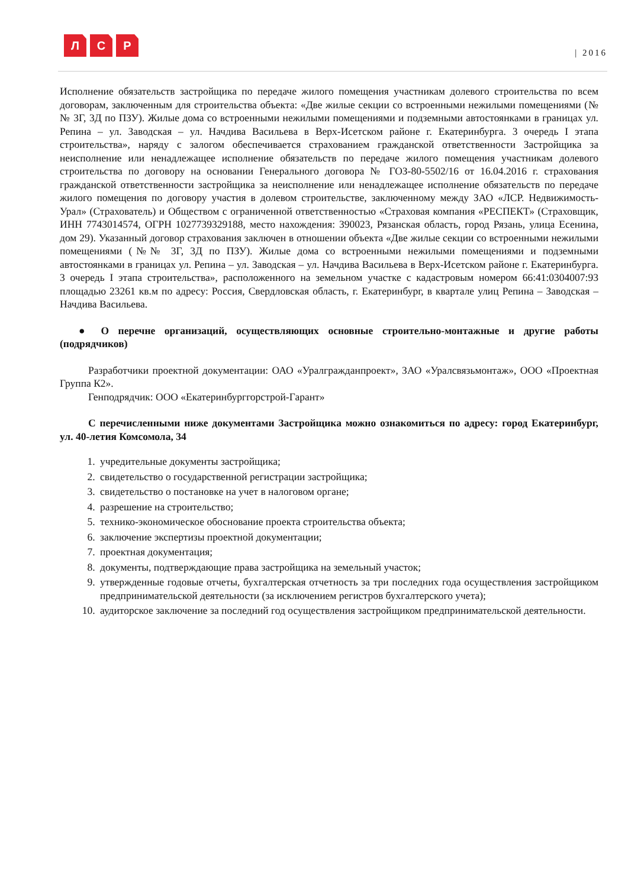Л С Р
| 2016
Исполнение обязательств застройщика по передаче жилого помещения участникам долевого строительства по всем договорам, заключенным для строительства объекта: «Две жилые секции со встроенными нежилыми помещениями (№№ 3Г, 3Д по ПЗУ). Жилые дома со встроенными нежилыми помещениями и подземными автостоянками в границах ул. Репина – ул. Заводская – ул. Начдива Васильева в Верх-Исетском районе г. Екатеринбурга. 3 очередь I этапа строительства», наряду с залогом обеспечивается страхованием гражданской ответственности Застройщика за неисполнение или ненадлежащее исполнение обязательств по передаче жилого помещения участникам долевого строительства по договору на основании Генерального договора № ГОЗ-80-5502/16 от 16.04.2016 г. страхования гражданской ответственности застройщика за неисполнение или ненадлежащее исполнение обязательств по передаче жилого помещения по договору участия в долевом строительстве, заключенному между ЗАО «ЛСР. Недвижимость-Урал» (Страхователь) и Обществом с ограниченной ответственностью «Страховая компания «РЕСПЕКТ» (Страховщик, ИНН 7743014574, ОГРН 1027739329188, место нахождения: 390023, Рязанская область, город Рязань, улица Есенина, дом 29). Указанный договор страхования заключен в отношении объекта «Две жилые секции со встроенными нежилыми помещениями (№№ 3Г, 3Д по ПЗУ). Жилые дома со встроенными нежилыми помещениями и подземными автостоянками в границах ул. Репина – ул. Заводская – ул. Начдива Васильева в Верх-Исетском районе г. Екатеринбурга. 3 очередь I этапа строительства», расположенного на земельном участке с кадастровым номером 66:41:0304007:93 площадью 23261 кв.м по адресу: Россия, Свердловская область, г. Екатеринбург, в квартале улиц Репина – Заводская – Начдива Васильева.
● О перечне организаций, осуществляющих основные строительно-монтажные и другие работы (подрядчиков)
Разработчики проектной документации: ОАО «Уралгражданпроект», ЗАО «Уралсвязьмонтаж», ООО «Проектная Группа К2».
Генподрядчик: ООО «Екатеринбурггорстрой-Гарант»
С перечисленными ниже документами Застройщика можно ознакомиться по адресу: город Екатеринбург, ул. 40-летия Комсомола, 34
1. учредительные документы застройщика;
2. свидетельство о государственной регистрации застройщика;
3. свидетельство о постановке на учет в налоговом органе;
4. разрешение на строительство;
5. технико-экономическое обоснование проекта строительства объекта;
6. заключение экспертизы проектной документации;
7. проектная документация;
8. документы, подтверждающие права застройщика на земельный участок;
9. утвержденные годовые отчеты, бухгалтерская отчетность за три последних года осуществления застройщиком предпринимательской деятельности (за исключением регистров бухгалтерского учета);
10. аудиторское заключение за последний год осуществления застройщиком предпринимательской деятельности.